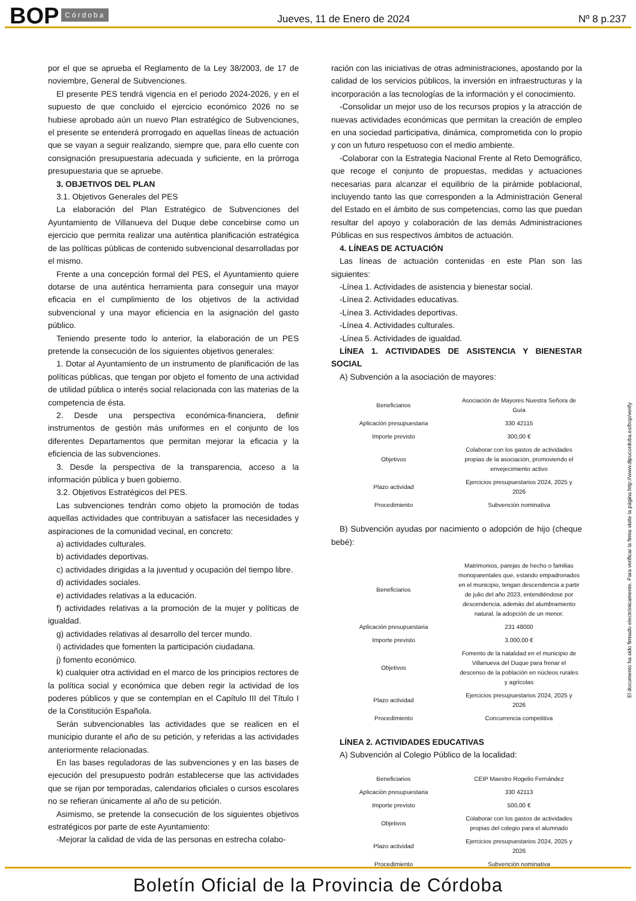BOP Córdoba Jueves, 11 de Enero de 2024 Nº 8 p.237
por el que se aprueba el Reglamento de la Ley 38/2003, de 17 de noviembre, General de Subvenciones.
El presente PES tendrá vigencia en el periodo 2024-2026, y en el supuesto de que concluido el ejercicio económico 2026 no se hubiese aprobado aún un nuevo Plan estratégico de Subvenciones, el presente se entenderá prorrogado en aquellas líneas de actuación que se vayan a seguir realizando, siempre que, para ello cuente con consignación presupuestaria adecuada y suficiente, en la prórroga presupuestaria que se apruebe.
3. OBJETIVOS DEL PLAN
3.1. Objetivos Generales del PES
La elaboración del Plan Estratégico de Subvenciones del Ayuntamiento de Villanueva del Duque debe concebirse como un ejercicio que permita realizar una auténtica planificación estratégica de las políticas públicas de contenido subvencional desarrolladas por el mismo.
Frente a una concepción formal del PES, el Ayuntamiento quiere dotarse de una auténtica herramienta para conseguir una mayor eficacia en el cumplimiento de los objetivos de la actividad subvencional y una mayor eficiencia en la asignación del gasto público.
Teniendo presente todo lo anterior, la elaboración de un PES pretende la consecución de los siguientes objetivos generales:
1. Dotar al Ayuntamiento de un instrumento de planificación de las políticas públicas, que tengan por objeto el fomento de una actividad de utilidad pública o interés social relacionada con las materias de la competencia de ésta.
2. Desde una perspectiva económica-financiera, definir instrumentos de gestión más uniformes en el conjunto de los diferentes Departamentos que permitan mejorar la eficacia y la eficiencia de las subvenciones.
3. Desde la perspectiva de la transparencia, acceso a la información pública y buen gobierno.
3.2. Objetivos Estratégicos del PES.
Las subvenciones tendrán como objeto la promoción de todas aquellas actividades que contribuyan a satisfacer las necesidades y aspiraciones de la comunidad vecinal, en concreto:
a) actividades culturales.
b) actividades deportivas.
c) actividades dirigidas a la juventud y ocupación del tiempo libre.
d) actividades sociales.
e) actividades relativas a la educación.
f) actividades relativas a la promoción de la mujer y políticas de igualdad.
g) actividades relativas al desarrollo del tercer mundo.
i) actividades que fomenten la participación ciudadana.
j) fomento económico.
k) cualquier otra actividad en el marco de los principios rectores de la política social y económica que deben regir la actividad de los poderes públicos y que se contemplan en el Capítulo III del Título I de la Constitución Española.
Serán subvencionables las actividades que se realicen en el municipio durante el año de su petición, y referidas a las actividades anteriormente relacionadas.
En las bases reguladoras de las subvenciones y en las bases de ejecución del presupuesto podrán establecerse que las actividades que se rijan por temporadas, calendarios oficiales o cursos escolares no se refieran únicamente al año de su petición.
Asimismo, se pretende la consecución de los siguientes objetivos estratégicos por parte de este Ayuntamiento:
-Mejorar la calidad de vida de las personas en estrecha colabo-
ración con las iniciativas de otras administraciones, apostando por la calidad de los servicios públicos, la inversión en infraestructuras y la incorporación a las tecnologías de la información y el conocimiento.
-Consolidar un mejor uso de los recursos propios y la atracción de nuevas actividades económicas que permitan la creación de empleo en una sociedad participativa, dinámica, comprometida con lo propio y con un futuro respetuoso con el medio ambiente.
-Colaborar con la Estrategia Nacional Frente al Reto Demográfico, que recoge el conjunto de propuestas, medidas y actuaciones necesarias para alcanzar el equilibrio de la pirámide poblacional, incluyendo tanto las que corresponden a la Administración General del Estado en el ámbito de sus competencias, como las que puedan resultar del apoyo y colaboración de las demás Administraciones Públicas en sus respectivos ámbitos de actuación.
4. LÍNEAS DE ACTUACIÓN
Las líneas de actuación contenidas en este Plan son las siguientes:
-Línea 1. Actividades de asistencia y bienestar social.
-Línea 2. Actividades educativas.
-Línea 3. Actividades deportivas.
-Línea 4. Actividades culturales.
-Línea 5. Actividades de igualdad.
LÍNEA 1. ACTIVIDADES DE ASISTENCIA Y BIENESTAR SOCIAL
A) Subvención a la asociación de mayores:
| Beneficiarios | Asociación de Mayores Nuestra Señora de Guía |
| Aplicación presupuestaria | 330 42115 |
| Importe previsto | 300,00 € |
| Objetivos | Colaborar con los gastos de actividades propias de la asociación, promoviendo el envejecimiento activo |
| Plazo actividad | Ejercicios presupuestarios 2024, 2025 y 2026 |
| Procedimiento | Subvención nominativa |
B) Subvención ayudas por nacimiento o adopción de hijo (cheque bebé):
| Beneficiarios | Matrimonios, parejas de hecho o familias monoparentales que, estando empadronados en el municipio, tengan descendencia a partir de julio del año 2023, entendiéndose por descendencia, además del alumbramiento natural, la adopción de un menor. |
| Aplicación presupuestaria | 231 48000 |
| Importe previsto | 3.000,00 € |
| Objetivos | Fomento de la natalidad en el municipio de Villanueva del Duque para frenar el descenso de la población en núcleos rurales y agrícolas |
| Plazo actividad | Ejercicios presupuestarios 2024, 2025 y 2026 |
| Procedimiento | Concurrencia competitiva |
LÍNEA 2. ACTIVIDADES EDUCATIVAS
A) Subvención al Colegio Público de la localidad:
| Beneficiarios | CEIP Maestro Rogelio Fernández |
| Aplicación presupuestaria | 330 42113 |
| Importe previsto | 500,00 € |
| Objetivos | Colaborar con los gastos de actividades propias del colegio para el alumnado |
| Plazo actividad | Ejercicios presupuestarios 2024, 2025 y 2026 |
| Procedimiento | Subvención nominativa |
El documento ha sido firmado electrónicamente. Para verificar la firma visite la página http://www.dipucordoba.es/bop/verify
Boletín Oficial de la Provincia de Córdoba